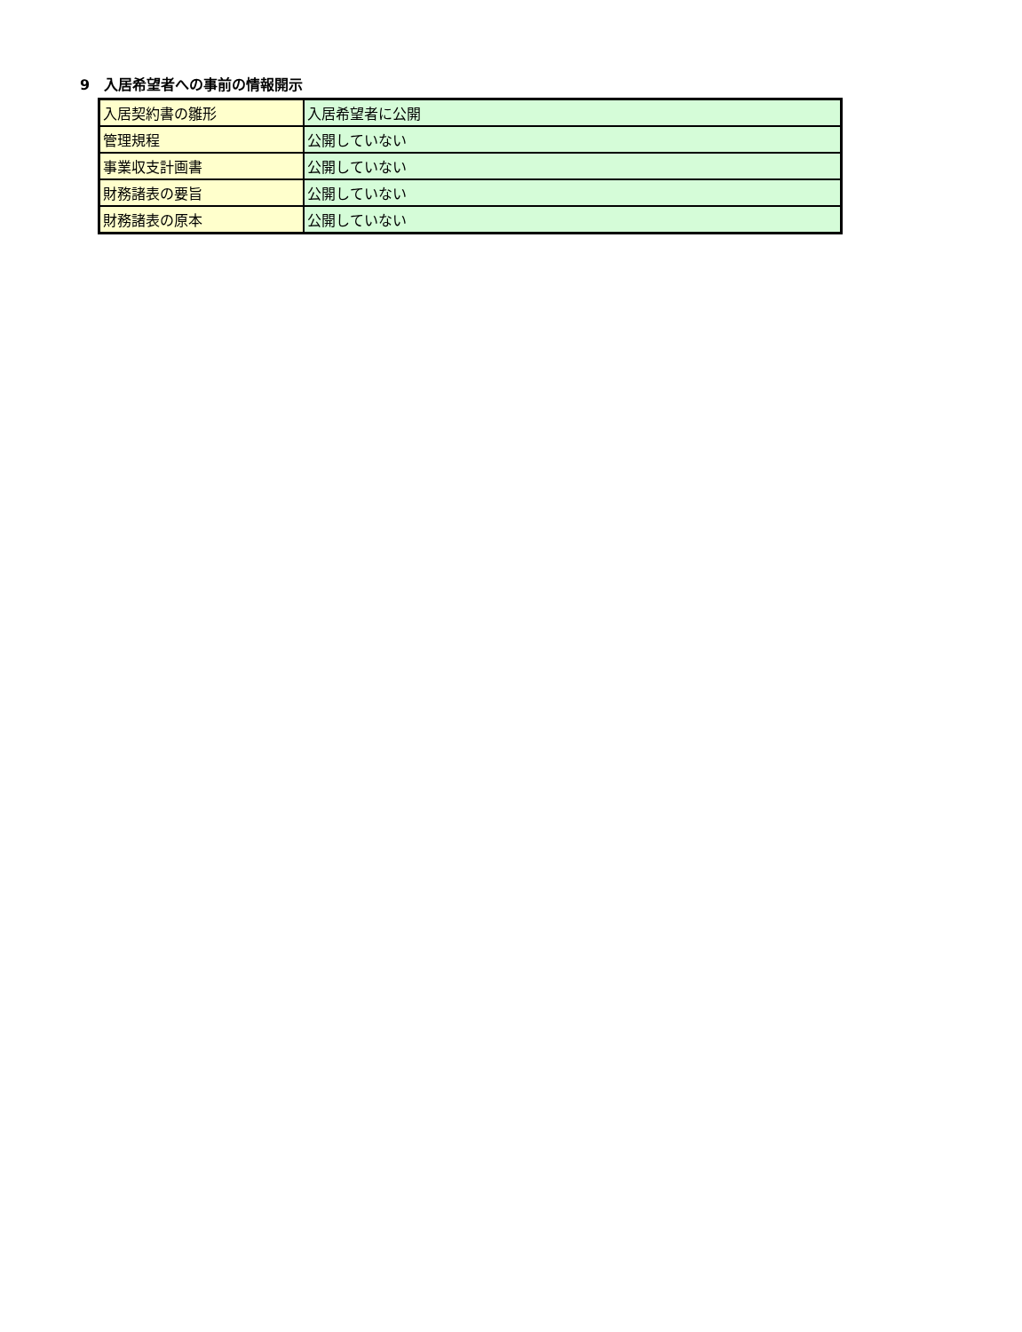9　入居希望者への事前の情報開示
| 入居契約書の雛形 | 入居希望者に公開 |
| 管理規程 | 公開していない |
| 事業収支計画書 | 公開していない |
| 財務諸表の要旨 | 公開していない |
| 財務諸表の原本 | 公開していない |